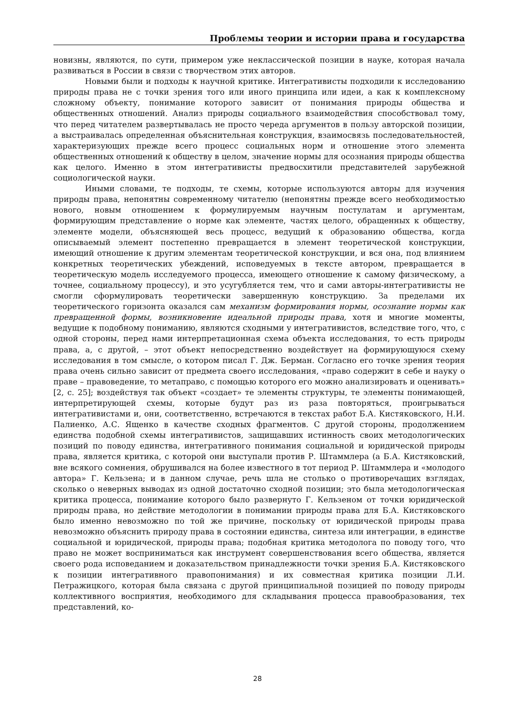Проблемы теории и истории права и государства
новизны, являются, по сути, примером уже неклассической позиции в науке, которая начала развиваться в России в связи с творчеством этих авторов.
Новыми были и подходы к научной критике. Интегративисты подходили к исследованию природы права не с точки зрения того или иного принципа или идеи, а как к комплексному сложному объекту, понимание которого зависит от понимания природы общества и общественных отношений. Анализ природы социального взаимодействия способствовал тому, что перед читателем развертывалась не просто череда аргументов в пользу авторской позиции, а выстраивалась определенная объяснительная конструкция, взаимосвязь последовательностей, характеризующих прежде всего процесс социальных норм и отношение этого элемента общественных отношений к обществу в целом, значение нормы для осознания природы общества как целого. Именно в этом интегративисты предвосхитили представителей зарубежной социологической науки.
Иными словами, те подходы, те схемы, которые используются авторы для изучения природы права, непонятны современному читателю (непонятны прежде всего необходимостью нового, новым отношением к формулируемым научным постулатам и аргументам, формирующим представление о норме как элементе, частях целого, обращенных к обществу, элементе модели, объясняющей весь процесс, ведущий к образованию общества, когда описываемый элемент постепенно превращается в элемент теоретической конструкции, имеющий отношение к другим элементам теоретической конструкции, и вся она, под влиянием конкретных теоретических убеждений, исповедуемых в тексте автором, превращается в теоретическую модель исследуемого процесса, имеющего отношение к самому физическому, а точнее, социальному процессу), и это усугубляется тем, что и сами авторы-интегративисты не смогли сформулировать теоретически завершенную конструкцию. За пределами их теоретического горизонта оказался сам механизм формирования нормы, осознание нормы как превращенной формы, возникновение идеальной природы права, хотя и многие моменты, ведущие к подобному пониманию, являются сходными у интегративистов, вследствие того, что, с одной стороны, перед нами интерпретационная схема объекта исследования, то есть природы права, а, с другой, – этот объект непосредственно воздействует на формирующуюся схему исследования в том смысле, о котором писал Г. Дж. Берман. Согласно его точке зрения теория права очень сильно зависит от предмета своего исследования, «право содержит в себе и науку о праве – правоведение, то метаправо, с помощью которого его можно анализировать и оценивать» [2, с. 25]; воздействуя так объект «создает» те элементы структуры, те элементы понимающей, интерпретирующей схемы, которые будут раз из раза повторяться, проигрываться интегративистами и, они, соответственно, встречаются в текстах работ Б.А. Кистяковского, Н.И. Палиенко, А.С. Ященко в качестве сходных фрагментов. С другой стороны, продолжением единства подобной схемы интегративистов, защищавших истинность своих методологических позиций по поводу единства, интегративного понимания социальной и юридической природы права, является критика, с которой они выступали против Р. Штаммлера (а Б.А. Кистяковский, вне всякого сомнения, обрушивался на более известного в тот период Р. Штаммлера и «молодого автора» Г. Кельзена; и в данном случае, речь шла не столько о противоречащих взглядах, сколько о неверных выводах из одной достаточно сходной позиции; это была методологическая критика процесса, понимание которого было развернуто Г. Кельзеном от точки юридической природы права, но действие методологии в понимании природы права для Б.А. Кистяковского было именно невозможно по той же причине, поскольку от юридической природы права невозможно объяснить природу права в состоянии единства, синтеза или интеграции, в единстве социальной и юридической, природы права; подобная критика методолога по поводу того, что право не может восприниматься как инструмент совершенствования всего общества, является своего рода исповеданием и доказательством принадлежности точки зрения Б.А. Кистяковского к позиции интегративного правопонимания) и их совместная критика позиции Л.И. Петражицкого, которая была связана с другой принципиальной позицией по поводу природы коллективного восприятия, необходимого для складывания процесса правообразования, тех представлений, ко-
28